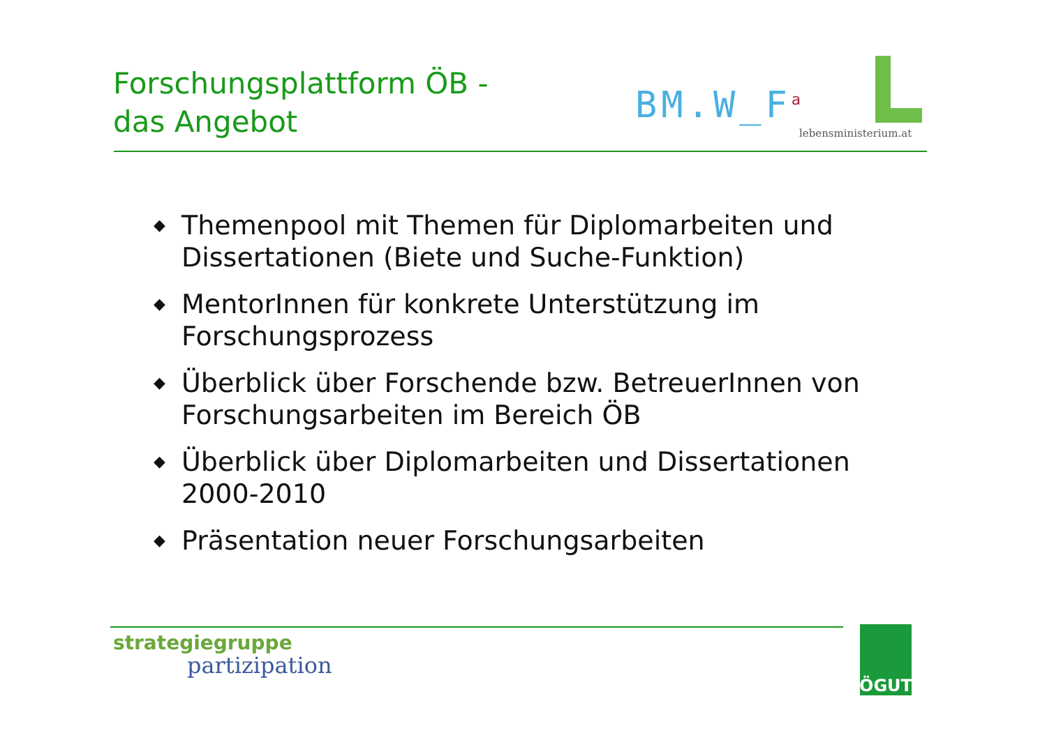Forschungsplattform ÖB -
das Angebot
BM.W_F<sup>a</sup>
lebensministerium.at
◆ Themenpool mit Themen für Diplomarbeiten und Dissertationen (Biete und Suche-Funktion)
◆ MentorInnen für konkrete Unterstützung im Forschungsprozess
◆ Überblick über Forschende bzw. BetreuerInnen von Forschungsarbeiten im Bereich ÖB
◆ Überblick über Diplomarbeiten und Dissertationen 2000-2010
◆ Präsentation neuer Forschungsarbeiten
strategiegruppe
partizipation
ÖGUT